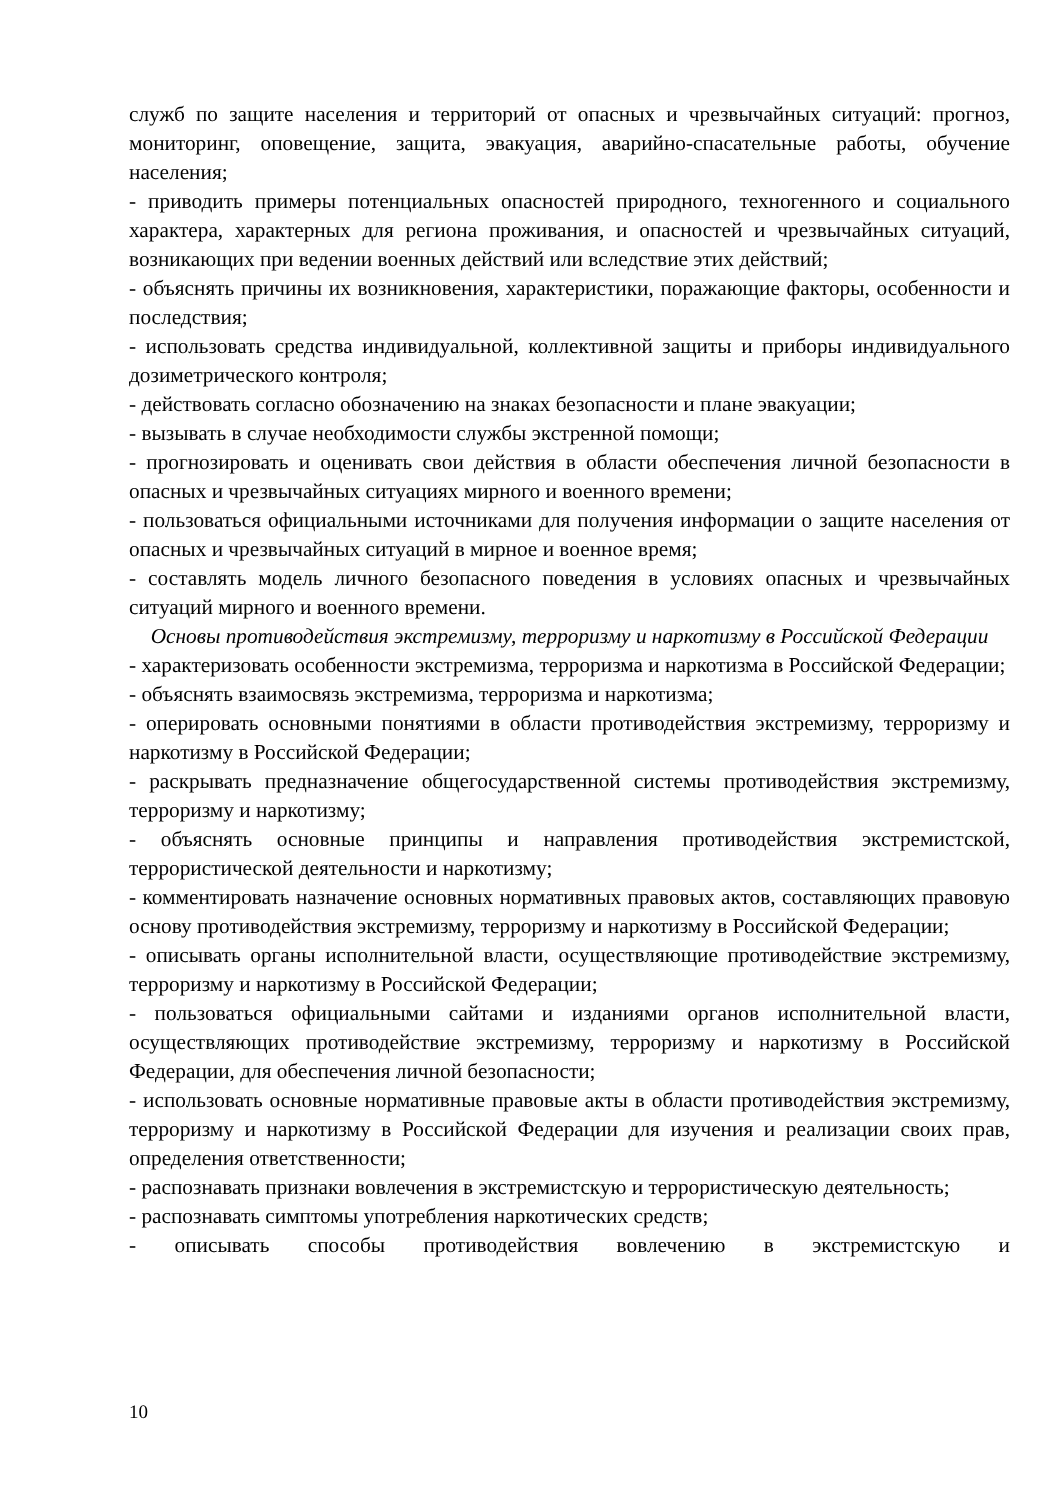служб по защите населения и территорий от опасных и чрезвычайных ситуаций: прогноз, мониторинг, оповещение, защита, эвакуация, аварийно-спасательные работы, обучение населения;
- приводить примеры потенциальных опасностей природного, техногенного и социального характера, характерных для региона проживания, и опасностей и чрезвычайных ситуаций, возникающих при ведении военных действий или вследствие этих действий;
- объяснять причины их возникновения, характеристики, поражающие факторы, особенности и последствия;
- использовать средства индивидуальной, коллективной защиты и приборы индивидуального дозиметрического контроля;
- действовать согласно обозначению на знаках безопасности и плане эвакуации;
- вызывать в случае необходимости службы экстренной помощи;
- прогнозировать и оценивать свои действия в области обеспечения личной безопасности в опасных и чрезвычайных ситуациях мирного и военного времени;
- пользоваться официальными источниками для получения информации о защите населения от опасных и чрезвычайных ситуаций в мирное и военное время;
- составлять модель личного безопасного поведения в условиях опасных и чрезвычайных ситуаций мирного и военного времени.
Основы противодействия экстремизму, терроризму и наркотизму в Российской Федерации
- характеризовать особенности экстремизма, терроризма и наркотизма в Российской Федерации;
- объяснять взаимосвязь экстремизма, терроризма и наркотизма;
- оперировать основными понятиями в области противодействия экстремизму, терроризму и наркотизму в Российской Федерации;
- раскрывать предназначение общегосударственной системы противодействия экстремизму, терроризму и наркотизму;
- объяснять основные принципы и направления противодействия экстремистской, террористической деятельности и наркотизму;
- комментировать назначение основных нормативных правовых актов, составляющих правовую основу противодействия экстремизму, терроризму и наркотизму в Российской Федерации;
- описывать органы исполнительной власти, осуществляющие противодействие экстремизму, терроризму и наркотизму в Российской Федерации;
- пользоваться официальными сайтами и изданиями органов исполнительной власти, осуществляющих противодействие экстремизму, терроризму и наркотизму в Российской Федерации, для обеспечения личной безопасности;
- использовать основные нормативные правовые акты в области противодействия экстремизму, терроризму и наркотизму в Российской Федерации для изучения и реализации своих прав, определения ответственности;
- распознавать признаки вовлечения в экстремистскую и террористическую деятельность;
- распознавать симптомы употребления наркотических средств;
- описывать способы противодействия вовлечению в экстремистскую и
10